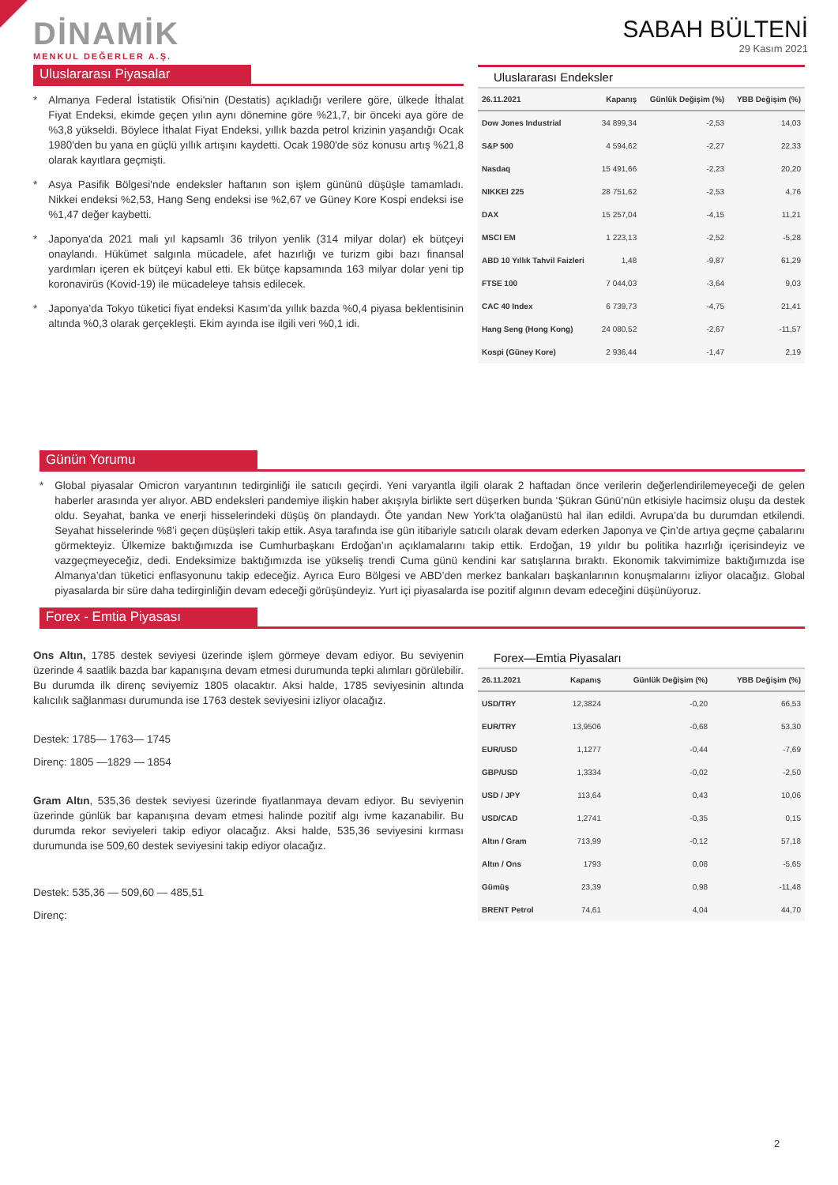DİNAMİK
MENKUL DEĞERLER A.Ş.
SABAH BÜLTENİ
29 Kasım 2021
Uluslararası Piyasalar
* Almanya Federal İstatistik Ofisi'nin (Destatis) açıkladığı verilere göre, ülkede İthalat Fiyat Endeksi, ekimde geçen yılın aynı dönemine göre %21,7, bir önceki aya göre de %3,8 yükseldi. Böylece İthalat Fiyat Endeksi, yıllık bazda petrol krizinin yaşandığı Ocak 1980'den bu yana en güçlü yıllık artışını kaydetti. Ocak 1980'de söz konusu artış %21,8 olarak kayıtlara geçmişti.
* Asya Pasifik Bölgesi'nde endeksler haftanın son işlem gününü düşüşle tamamladı. Nikkei endeksi %2,53, Hang Seng endeksi ise %2,67 ve Güney Kore Kospi endeksi ise %1,47 değer kaybetti.
* Japonya'da 2021 mali yıl kapsamlı 36 trilyon yenlik (314 milyar dolar) ek bütçeyi onaylandı. Hükümet salgınla mücadele, afet hazırlığı ve turizm gibi bazı finansal yardımları içeren ek bütçeyi kabul etti. Ek bütçe kapsamında 163 milyar dolar yeni tip koronavirüs (Kovid-19) ile mücadeleye tahsis edilecek.
* Japonya’da Tokyo tüketici fiyat endeksi Kasım’da yıllık bazda %0,4 piyasa beklentisinin altında %0,3 olarak gerçekleşti. Ekim ayında ise ilgili veri %0,1 idi.
Uluslararası Endeksler
| 26.11.2021 | Kapanış | Günlük Değişim (%) | YBB Değişim (%) |
| --- | --- | --- | --- |
| Dow Jones Industrial | 34 899,34 | -2,53 | 14,03 |
| S&P 500 | 4 594,62 | -2,27 | 22,33 |
| Nasdaq | 15 491,66 | -2,23 | 20,20 |
| NIKKEI 225 | 28 751,62 | -2,53 | 4,76 |
| DAX | 15 257,04 | -4,15 | 11,21 |
| MSCI EM | 1 223,13 | -2,52 | -5,28 |
| ABD 10 Yıllık Tahvil Faizleri | 1,48 | -9,87 | 61,29 |
| FTSE 100 | 7 044,03 | -3,64 | 9,03 |
| CAC 40 Index | 6 739,73 | -4,75 | 21,41 |
| Hang Seng (Hong Kong) | 24 080,52 | -2,67 | -11,57 |
| Kospi (Güney Kore) | 2 936,44 | -1,47 | 2,19 |
Günün Yorumu
* Global piyasalar Omicron varyantının tedirginliği ile satıcılı geçirdi. Yeni varyantla ilgili olarak 2 haftadan önce verilerin değerlendirilemeyeceği de gelen haberler arasında yer alıyor. ABD endeksleri pandemiye ilişkin haber akışıyla birlikte sert düşerken bunda ‘Şükran Günü’nün etkisiyle hacimsiz oluşu da destek oldu. Seyahat, banka ve enerji hisselerindeki düşüş ön plandaydı. Öte yandan New York’ta olağanüstü hal ilan edildi. Avrupa’da bu durumdan etkilendi. Seyahat hisselerinde %8’i geçen düşüşleri takip ettik. Asya tarafında ise gün itibariyle satıcılı olarak devam ederken Japonya ve Çin’de artıya geçme çabalarını görmekteyiz. Ülkemize baktığımızda ise Cumhurbaşkanı Erdoğan’ın açıklamalarını takip ettik. Erdoğan, 19 yıldır bu politika hazırlığı içerisindeyiz ve vazgeçmeyeceğiz, dedi. Endeksimize baktığımızda ise yükseliş trendi Cuma günü kendini kar satışlarına bıraktı. Ekonomik takvimimize baktığımızda ise Almanya’dan tüketici enflasyonunu takip edeceğiz. Ayrıca Euro Bölgesi ve ABD’den merkez bankaları başkanlarının konuşmalarını izliyor olacağız. Global piyasalarda bir süre daha tedirginliğin devam edeceği görüşündeyiz. Yurt içi piyasalarda ise pozitif algının devam edeceğini düşünüyoruz.
Forex - Emtia Piyasası
Ons Altın, 1785 destek seviyesi üzerinde işlem görmeye devam ediyor. Bu seviyenin üzerinde 4 saatlik bazda bar kapanışına devam etmesi durumunda tepki alımları görülebilir. Bu durumda ilk direnç seviyemiz 1805 olacaktır. Aksi halde, 1785 seviyesinin altında kalıcılık sağlanması durumunda ise 1763 destek seviyesini izliyor olacağız.
Destek: 1785— 1763— 1745
Direnç: 1805 —1829 — 1854
Gram Altın, 535,36 destek seviyesi üzerinde fiyatlanmaya devam ediyor. Bu seviyenin üzerinde günlük bar kapanışına devam etmesi halinde pozitif algı ivme kazanabilir. Bu durumda rekor seviyeleri takip ediyor olacağız. Aksi halde, 535,36 seviyesini kırması durumunda ise 509,60 destek seviyesini takip ediyor olacağız.
Destek: 535,36 — 509,60 — 485,51
Direnç:
Forex—Emtia Piyasaları
| 26.11.2021 | Kapanış | Günlük Değişim (%) | YBB Değişim (%) |
| --- | --- | --- | --- |
| USD/TRY | 12,3824 | -0,20 | 66,53 |
| EUR/TRY | 13,9506 | -0,68 | 53,30 |
| EUR/USD | 1,1277 | -0,44 | -7,69 |
| GBP/USD | 1,3334 | -0,02 | -2,50 |
| USD / JPY | 113,64 | 0,43 | 10,06 |
| USD/CAD | 1,2741 | -0,35 | 0,15 |
| Altın / Gram | 713,99 | -0,12 | 57,18 |
| Altın / Ons | 1793 | 0,08 | -5,65 |
| Gümüş | 23,39 | 0,98 | -11,48 |
| BRENT Petrol | 74,61 | 4,04 | 44,70 |
2